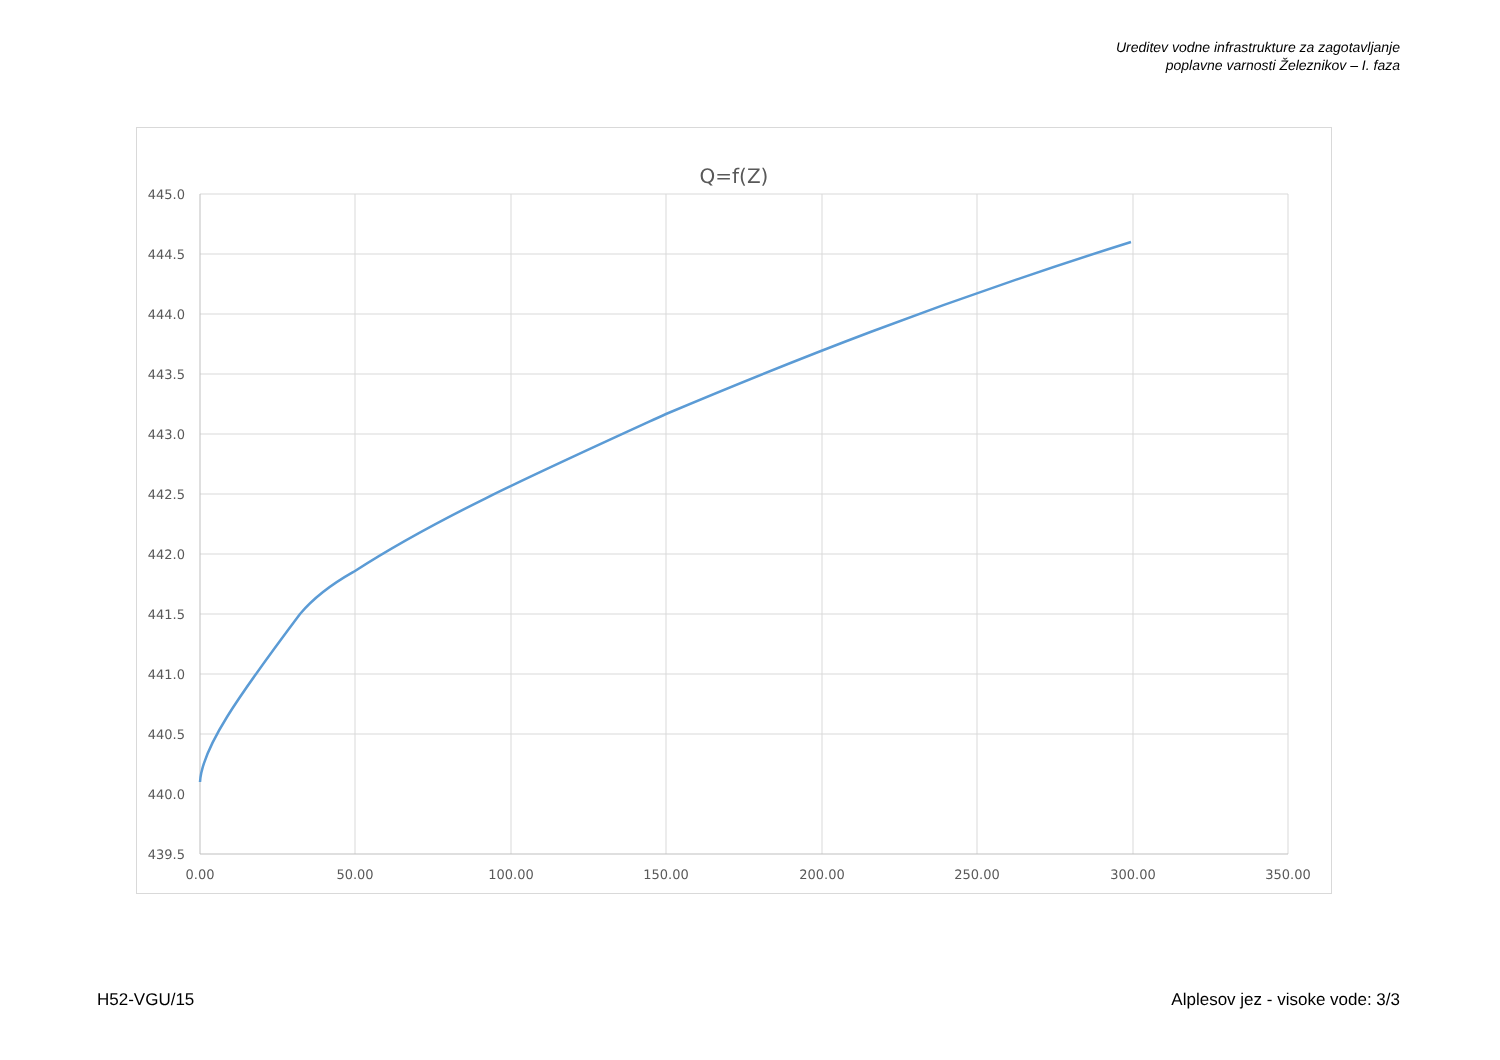Ureditev vodne infrastrukture za zagotavljanje
poplavne varnosti Železnikov – I. faza
Q=f(Z)
445.0
444.5
444.0
443.5
443.0
442.5
442.0
441.5
441.0
440.5
440.0
439.5
0.00
50.00
100.00
150.00
200.00
250.00
300.00
350.00
H52-VGU/15
Alplesov jez - visoke vode: 3/3